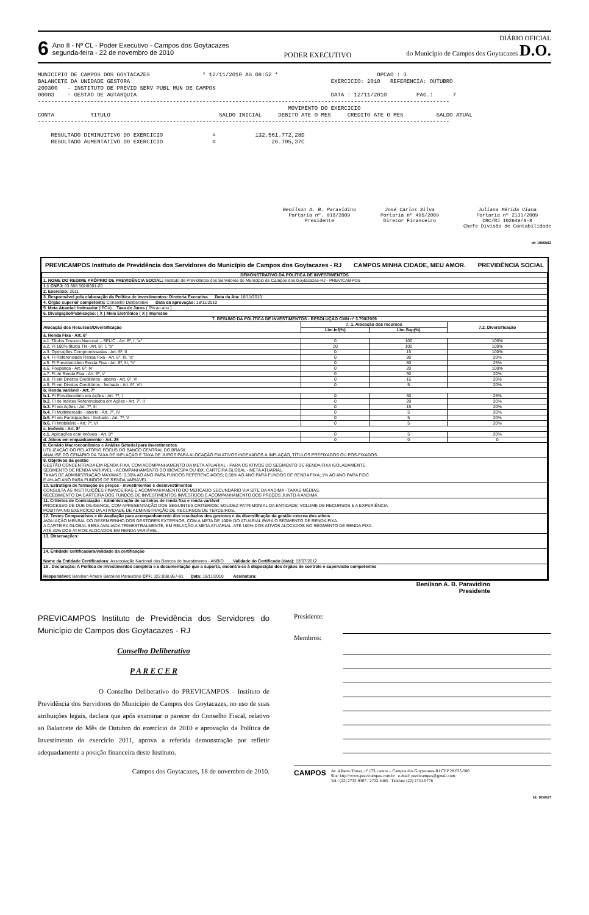6 Ano II - Nº CL - Poder Executivo - Campos dos Goytacazes
segunda-feira - 22 de novembro de 2010
PODER EXECUTIVO
DIÁRIO OFICIAL
do Município de Campos dos Goytacazes D.O.
MUNICIPIO DE CAMPOS DOS GOYTACAZES * 12/11/2010 AS 08:52 * OPCAO : 3 BALANCETE DA UNIDADE GESTORA EXERCICIO: 2010 REFERENCIA: OUTUBRO 200300 - INSTITUTO DE PREVID SERV PUBL MUN DE CAMPOS 00003 - GESTAO DE AUTARQUIA DATA : 12/11/2010 PAG.: 7 ----------------------------------------------------------------------------------------------------------------------------- MOVIMENTO DO EXERCICIO CONTA TITULO SALDO INICIAL DEBITO ATE O MES CREDITO ATE O MES SALDO ATUAL ----------------------------------------------------------------------------------------------------------------------------- RESULTADO DIMINUITIVO DO EXERCICIO = 132.561.772,28D RESULTADO AUMENTATIVO DO EXERCICIO = 26.705,37C
Benilson A. B. Paravidino
Portaria nº. 018/2009
Presidente
José Carlos Silva
Portaria nº 495/2009
Diretor Financeiro
Juliana Mérida Viana
Portaria nº 2131/2009
CRC/RJ 102649/0-8
Chefe Divisão de Contabilidade
Id: 1050582
PREVICAMPOS Instituto de Previdência dos Servidores do Município de Campos dos Goytacazes - RJ CAMPOS MINHA CIDADE, MEU AMOR. PREVIDÊNCIA SOCIAL
| DEMONSTRATIVO DA POLÍTICA DE INVESTIMENTOS | | | |
| 1. NOME DO REGIME PRÓPRIO DE PREVIDÊNCIA SOCIAL: Instituto de Previdência dos Servidores do Município de Campos dos Goytacazes-RJ - PREVICAMPOS | | | |
| 1.1 CNPJ: 03.388.502/0001-20 | | | |
| 2. Exercício: 2011 | | | |
| 3. Responsável pela elaboração da Política de Investimentos: Diretoria Executiva Data da Ata: 18/11/2010 | | | |
| 4. Órgão superior competente: Conselho Deliberativo Data da aprovação: 18/11/2010 | | | |
| 5. Meta Atuarial: Indexador (IPCA) Taxa de Juros ( 6% ao ano ) | | | |
| 6. Divulgação/Publicação: ( X ) Meio Eletrônico ( X ) Impresso | | | |
| 7. RESUMO DA POLÍTICA DE INVESTIMENTOS - RESOLUÇÃO CMN nº 3.790/2009 | | | |
| Alocação dos Recursos/Diversificação | 7. 1. Alocação dos recursos | | 7.2. Diversificação |
| | Lim.Inf(%) | Lim.Sup(%) | |
| a. Renda Fixa - Art. 6º | | | |
| a.1. Títulos Tesouro Nacional – SELIC - Art. 6º, I, "a" | 0 | 100 | 100% |
| a.2. FI 100% títulos TN - Art. 6º, I, "b" | 20 | 100 | 100% |
| a.3. Operações Compromissadas - Art. 6º, II | 0 | 15 | 100% |
| a.4. FI Referenciado Renda Fixa - Art. 6º, III, "a" | 0 | 80 | 20% |
| a.5. FI Previdenciário Renda Fixa - Art. 6º, III, "b" | 0 | 80 | 25% |
| a.6. Poupança - Art. 6º, IV | 0 | 20 | 100% |
| a.7. FI de Renda Fixa - Art. 6º, V | 0 | 30 | 20% |
| a.8. FI em Direitos Creditórios - aberto - Art. 6º, VI | 0 | 15 | 20% |
| a.9. FI em Direitos Creditórios - fechado - Art. 6º, VII | 0 | 5 | 20% |
| b. Renda Variável - Art. 7º | | | |
| b.1. FI Previdenciário em Ações - Art. 7º, I | 0 | 30 | 25% |
| b.2. FI de Indices Referenciados em Ações - Art. 7º, II | 0 | 20 | 20% |
| b.3. FI em Ações - Art. 7º, III | 0 | 15 | 20% |
| b.4. FI Multimercado - aberto - Art. 7º, IV | 0 | 5 | 20% |
| b.5. FI em Participações - fechado - Art. 7º, V | 0 | 5 | 20% |
| b.6. FI Imobiliário - Art. 7º, VI | 0 | 5 | 20% |
| c. Imóveis - Art. 8º | | | |
| c.1. Aplicações com Imóveis - Art. 8º | 0 | 5 | 20% |
| d. Ativos em enquadramento - Art. 25 | 0 | 0 | 0 |
| 8. Cenário Macroeconômico e Análise Setorial para Investimentos UTILIZAÇÃO DO RELATÓRIO FOCUS DO BANCO CENTRAL DO BRASIL ANÁLISE DO CENÁRIO DA TAXA DE INFLAÇÃO E TAXA DE JUROS PARA ALOCAÇÃO EM ATIVOS INDEXADOS À INFLAÇÃO, TÍTULOS PREFIXADOS OU PÓS-FIXADOS. | | | |
| 9. Objetivos da gestão GESTÃO CONCENTRADA EM RENDA FIXA, COM ACOMPANHAMENTO DA META ATUARIAL - PARA OS ATIVOS DO SEGMENTO DE RENDA FIXA ISOLADAMENTE. SEGMENTO DE RENDA VARIÁVEL - ACOMPANHAMENTO DO IBOVESPA OU IBX. CARTEIRA GLOBAL - META ATUARIAL. TAXAS DE ADMINISTRAÇÃO MÁXIMAS: 0,30% AO ANO PARA FUNDOS REFERENCIADOS; 0,50% AO ANO PARA FUNDOS DE RENDA FIXA; 1% AO ANO PARA FIDC E 4% AO ANO PARA FUNDOS DE RENDA VARIÁVEL. | | | |
| 10. Estratégia de formação de preços - investimentos e desinvestimentos CONSULTA ÁS INSTITUIÇÕES FINANCEIRAS E ACOMPANHAMENTO DO MERCADO SECUNDÁRIO VIA SITE DA ANDIMA - TAXAS MÉDIAS. RECEBIMENTO DA CARTEIRA DOS FUNDOS DE INVESTIMENTOS INVESTIDOS E ACOMPANHAMENTO DOS PREÇOS JUNTO A ANDIMA. | | | |
| 11. Critérios de Contratação - Administração de carteiras de renda fixa e renda variável PROCESSO DE DUE DILIGENCE, COM APRESENTAÇÃO DOS SEGUINTES CRITÉRIOS: SOLIDEZ PATRIMONIAL DA ENTIDADE; VOLUME DE RECURSOS E A EXPERIÊNCIA POSITIVA NO EXERCÍCIO DA ATIVIDADE DE ADMINISTRAÇÃO DE RECURSOS DE TERCEIROS. | | | |
| 12. Testes Comparativos e de Avaliação para acompanhamento dos resultados dos gestores e da diversificação da gestão externa dos ativos AVALIAÇÃO MENSAL DO DESEMPENHO DOS GESTORES EXTERNOS, COM A META DE 100% DO ATUARIAL PARA O SEGMENTO DE RENDA FIXA. A CARTEIRA GLOBAL SERÁ AVALIADA TRIMESTRALMENTE, EM RELAÇÃO A META ATUARIAL. ATÉ 100% DOS ATIVOS ALOCADOS NO SEGMENTO DE RENDA FIXA. ATÉ 30% DOS ATIVOS ALOCADOS EM RENDA VARIÁVEL. | | | |
| 13. Observações: | | | |
| 14. Entidade certificadora/validade da certificação Nome da Entidade Certificadora: Assossiação Nacional dos Bancos de Investimento - ANBID Validade do Certificado (data): 13/07/2012 | | | |
| 15 . Declaração: A Política de Investimentos completa e a documentação que a suporta, encontra-se à disposição dos órgãos de controle e supervisão competentes Responsável: Benilson Amaro Barcelos Paravidino CPF: 322.098.867-91 Data: 18/11/2010 Assinatura: | | | |
Benilson A. B. Paravidino
Presidente
PREVICAMPOS Instituto de Previdência dos Servidores do Município de Campos dos Goytacazes - RJ
Conselho Deliberativo
P A R E C E R
O Conselho Deliberativo do PREVICAMPOS - Instituto de Previdência dos Servidores do Município de Campos dos Goytacazes, no uso de suas atribuições legais, declara que após examinar o parecer do Conselho Fiscal, relativo ao Balancete do Mês de Outubro do exercício de 2010 e aprovação da Política de Investimento do exercício 2011, aprova a referida demonstração por refletir adequadamente a posição financeira deste Instituto.
Campos dos Goytacazes, 18 de novembro de 2010.
Presidente:
Membros:
CAMPOS
Av. Alberto Torres, nº 173, centro – Campos dos Goytacazes-RJ CEP 28.035-580
Site: http://www.previcampos.com.br e-mail: previcampos@gmail.com
Tel.: (22) 2733-9307 / 2722-4465 Telefax: (22) 2734-0778
Id: 1050627